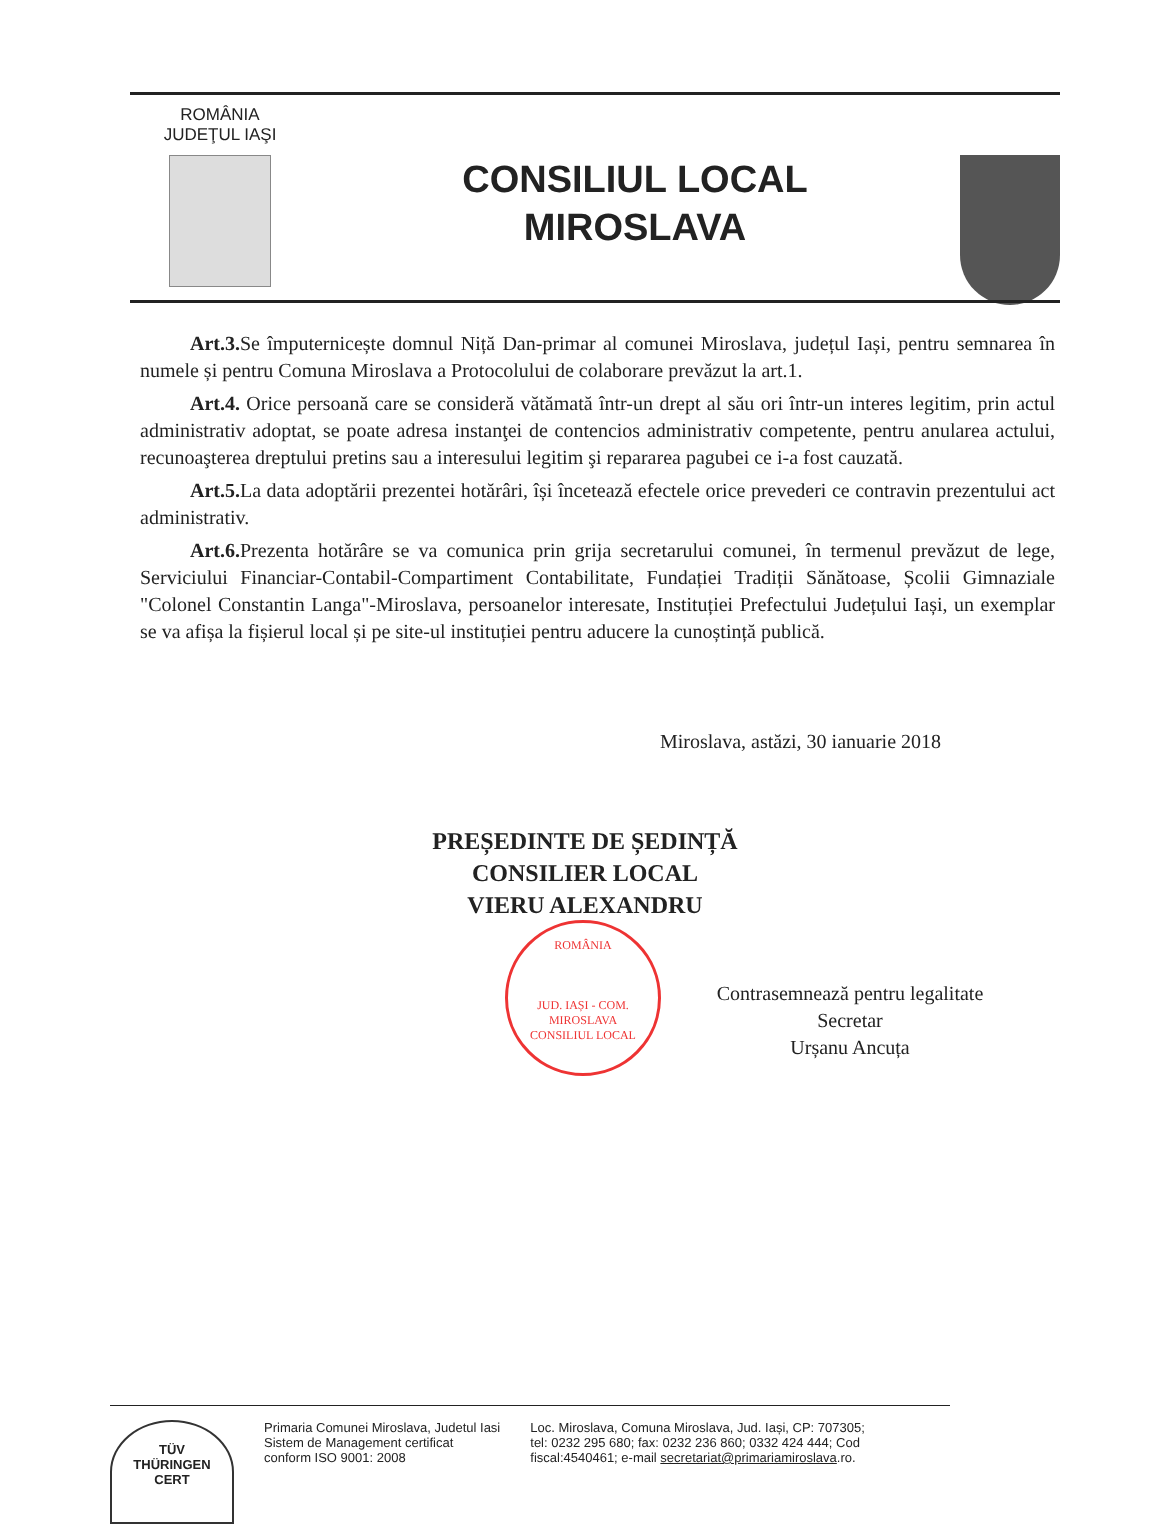ROMÂNIA
JUDEŢUL IAŞI
CONSILIUL LOCAL
MIROSLAVA
Art.3. Se împuternicește domnul Niță Dan-primar al comunei Miroslava, județul Iași, pentru semnarea în numele și pentru Comuna Miroslava a Protocolului de colaborare prevăzut la art.1.
Art.4. Orice persoană care se consideră vătămată într-un drept al său ori într-un interes legitim, prin actul administrativ adoptat, se poate adresa instanţei de contencios administrativ competente, pentru anularea actului, recunoaşterea dreptului pretins sau a interesului legitim şi repararea pagubei ce i-a fost cauzată.
Art.5. La data adoptării prezentei hotărâri, își încetează efectele orice prevederi ce contravin prezentului act administrativ.
Art.6. Prezenta hotărâre se va comunica prin grija secretarului comunei, în termenul prevăzut de lege, Serviciului Financiar-Contabil-Compartiment Contabilitate, Fundației Tradiții Sănătoase, Școlii Gimnaziale "Colonel Constantin Langa"-Miroslava, persoanelor interesate, Instituției Prefectului Județului Iași, un exemplar se va afișa la fișierul local și pe site-ul instituției pentru aducere la cunoștință publică.
Miroslava, astăzi, 30 ianuarie 2018
PREȘEDINTE DE ȘEDINȚĂ
CONSILIER LOCAL
VIERU ALEXANDRU
ROMÂNIA
JUD. IAȘI - COM. MIROSLAVA
CONSILIUL LOCAL
Contrasemnează pentru legalitate
Secretar
Urșanu Ancuța
TÜV
THÜRINGEN
CERT
Primaria Comunei Miroslava, Judetul Iasi
Sistem de Management certificat
conform ISO 9001: 2008
Loc. Miroslava, Comuna Miroslava, Jud. Iași, CP: 707305;
tel: 0232 295 680; fax: 0232 236 860; 0332 424 444; Cod
fiscal:4540461; e-mail secretariat@primariamiroslava.ro.